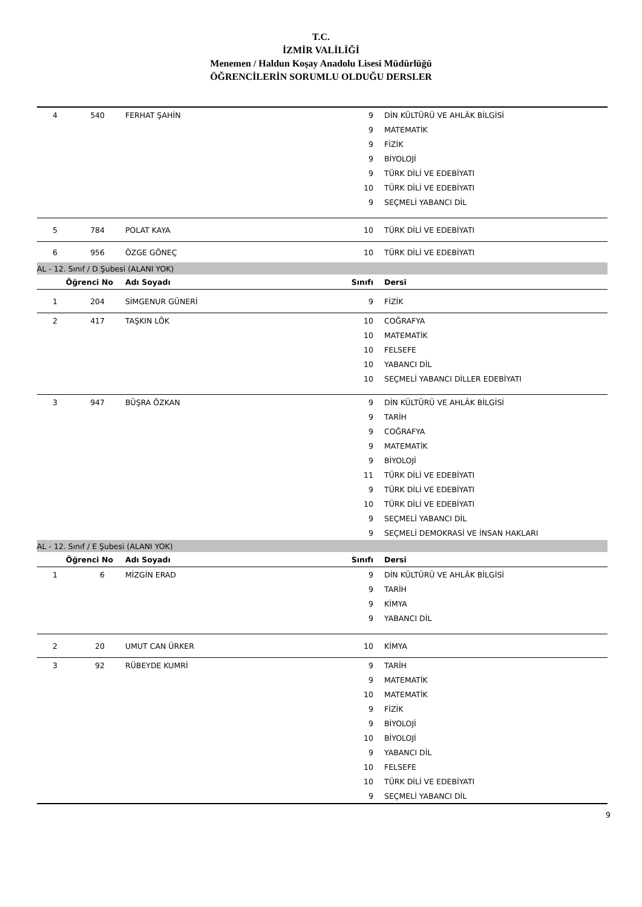T.C.
İZMİR VALİLİĞİ
Menemen / Haldun Koşay Anadolu Lisesi Müdürlüğü
ÖĞRENCİLERİN SORUMLU OLDUĞU DERSLER
| 4 | 540 | FERHAT ŞAHİN | 9 | DİN KÜLTÜRÜ VE AHLÂK BİLGİSİ |
| | | | 9 | MATEMATİK |
| | | | 9 | FİZİK |
| | | | 9 | BİYOLOJİ |
| | | | 9 | TÜRK DİLİ VE EDEBİYATI |
| | | | 10 | TÜRK DİLİ VE EDEBİYATI |
| | | | 9 | SEÇMELİ YABANCI DİL |
| 5 | 784 | POLAT KAYA | 10 | TÜRK DİLİ VE EDEBİYATI |
| 6 | 956 | ÖZGE GÖNEÇ | 10 | TÜRK DİLİ VE EDEBİYATI |
| AL - 12. Sınıf / D Şubesi (ALANI YOK) | | | | |
| Öğrenci No | | Adı Soyadı | Sınıfı | Dersi |
| 1 | 204 | SİMGENUR GÜNERİ | 9 | FİZİK |
| 2 | 417 | TAŞKIN LÖK | 10 | COĞRAFYA |
| | | | 10 | MATEMATİK |
| | | | 10 | FELSEFE |
| | | | 10 | YABANCI DİL |
| | | | 10 | SEÇMELİ YABANCI DİLLER EDEBİYATI |
| 3 | 947 | BÜŞRA ÖZKAN | 9 | DİN KÜLTÜRÜ VE AHLÂK BİLGİSİ |
| | | | 9 | TARİH |
| | | | 9 | COĞRAFYA |
| | | | 9 | MATEMATİK |
| | | | 9 | BİYOLOJİ |
| | | | 11 | TÜRK DİLİ VE EDEBİYATI |
| | | | 9 | TÜRK DİLİ VE EDEBİYATI |
| | | | 10 | TÜRK DİLİ VE EDEBİYATI |
| | | | 9 | SEÇMELİ YABANCI DİL |
| | | | 9 | SEÇMELİ DEMOKRASİ VE İNSAN HAKLARI |
| AL - 12. Sınıf / E Şubesi (ALANI YOK) | | | | |
| Öğrenci No | | Adı Soyadı | Sınıfı | Dersi |
| 1 | 6 | MİZGİN ERAD | 9 | DİN KÜLTÜRÜ VE AHLÂK BİLGİSİ |
| | | | 9 | TARİH |
| | | | 9 | KİMYA |
| | | | 9 | YABANCI DİL |
| 2 | 20 | UMUT CAN ÜRKER | 10 | KİMYA |
| 3 | 92 | RÜBEYDE KUMRİ | 9 | TARİH |
| | | | 9 | MATEMATİK |
| | | | 10 | MATEMATİK |
| | | | 9 | FİZİK |
| | | | 9 | BİYOLOJİ |
| | | | 10 | BİYOLOJİ |
| | | | 9 | YABANCI DİL |
| | | | 10 | FELSEFE |
| | | | 10 | TÜRK DİLİ VE EDEBİYATI |
| | | | 9 | SEÇMELİ YABANCI DİL |
9